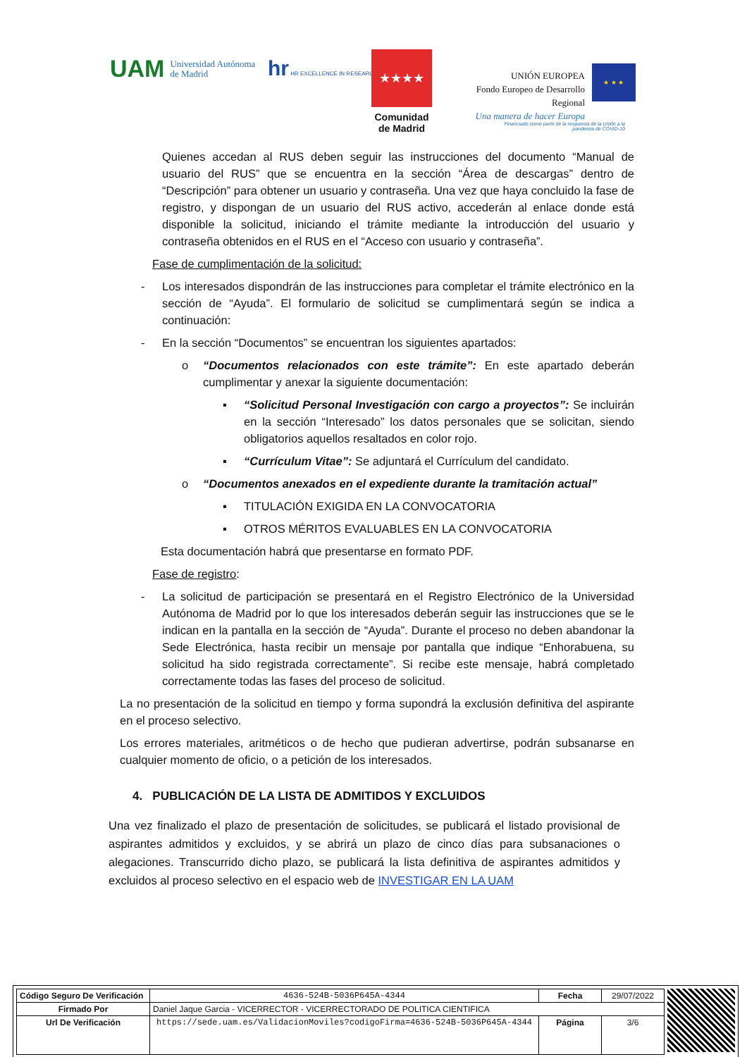UAM Universidad Autónoma
de Madrid
hr HR EXCELLENCE IN RESEARC
★★★★
Comunidad
de Madrid
UNIÓN EUROPEA
Fondo Europeo de Desarrollo Regional
Una manera de hacer Europa
★ ★ ★
Financiado como parte de la respuesta de la Unión a la pandemia de COVID-19
Quienes accedan al RUS deben seguir las instrucciones del documento “Manual de usuario del RUS” que se encuentra en la sección “Área de descargas” dentro de “Descripción” para obtener un usuario y contraseña. Una vez que haya concluido la fase de registro, y dispongan de un usuario del RUS activo, accederán al enlace donde está disponible la solicitud, iniciando el trámite mediante la introducción del usuario y contraseña obtenidos en el RUS en el “Acceso con usuario y contraseña”.
Fase de cumplimentación de la solicitud:
- Los interesados dispondrán de las instrucciones para completar el trámite electrónico en la sección de “Ayuda”. El formulario de solicitud se cumplimentará según se indica a continuación:
- En la sección “Documentos” se encuentran los siguientes apartados:
o “Documentos relacionados con este trámite”: En este apartado deberán cumplimentar y anexar la siguiente documentación:
▪ “Solicitud Personal Investigación con cargo a proyectos”: Se incluirán en la sección “Interesado” los datos personales que se solicitan, siendo obligatorios aquellos resaltados en color rojo.
▪ “Currículum Vitae”: Se adjuntará el Currículum del candidato.
o “Documentos anexados en el expediente durante la tramitación actual”
▪ TITULACIÓN EXIGIDA EN LA CONVOCATORIA
▪ OTROS MÉRITOS EVALUABLES EN LA CONVOCATORIA
Esta documentación habrá que presentarse en formato PDF.
Fase de registro:
- La solicitud de participación se presentará en el Registro Electrónico de la Universidad Autónoma de Madrid por lo que los interesados deberán seguir las instrucciones que se le indican en la pantalla en la sección de “Ayuda”. Durante el proceso no deben abandonar la Sede Electrónica, hasta recibir un mensaje por pantalla que indique “Enhorabuena, su solicitud ha sido registrada correctamente”. Si recibe este mensaje, habrá completado correctamente todas las fases del proceso de solicitud.
La no presentación de la solicitud en tiempo y forma supondrá la exclusión definitiva del aspirante en el proceso selectivo.
Los errores materiales, aritméticos o de hecho que pudieran advertirse, podrán subsanarse en cualquier momento de oficio, o a petición de los interesados.
4. PUBLICACIÓN DE LA LISTA DE ADMITIDOS Y EXCLUIDOS
Una vez finalizado el plazo de presentación de solicitudes, se publicará el listado provisional de aspirantes admitidos y excluidos, y se abrirá un plazo de cinco días para subsanaciones o alegaciones. Transcurrido dicho plazo, se publicará la lista definitiva de aspirantes admitidos y excluidos al proceso selectivo en el espacio web de INVESTIGAR EN LA UAM
| Código Seguro De Verificación | 4636-524B-5036P645A-4344 | Fecha | 29/07/2022 |
| Firmado Por | Daniel Jaque Garcia - VICERRECTOR - VICERRECTORADO DE POLITICA CIENTIFICA | | |
| Url De Verificación | https://sede.uam.es/ValidacionMoviles?codigoFirma=4636-524B-5036P645A-4344 | Página | 3/6 |